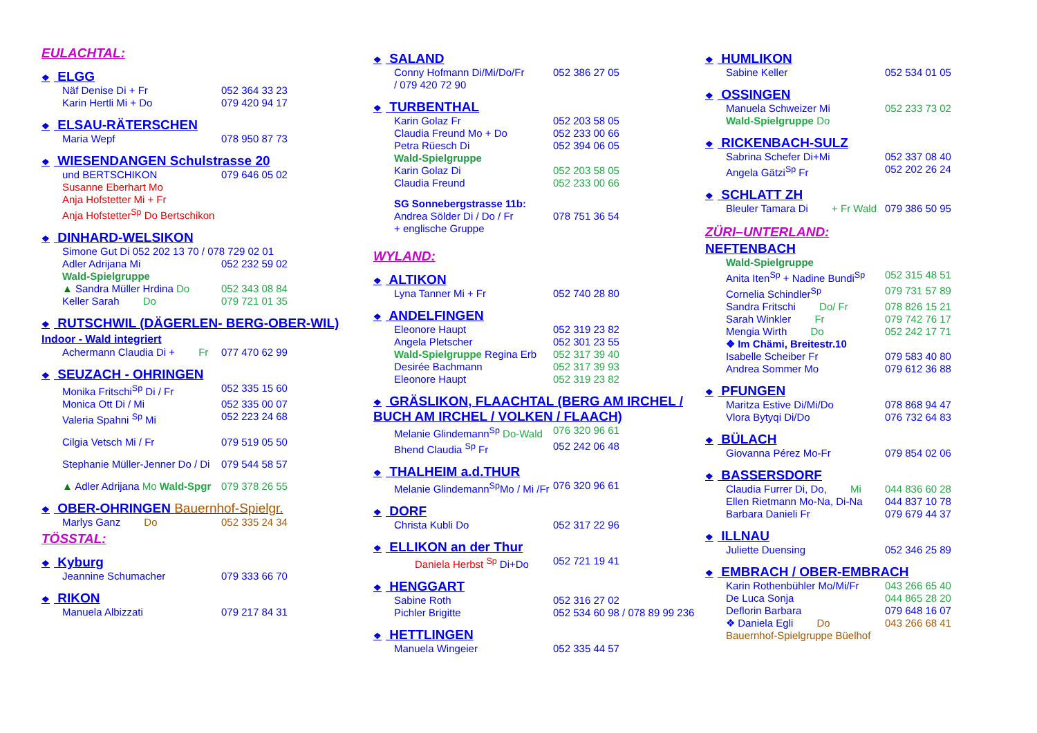EULACHTAL:
❖ ELGG
Näf Denise Di + Fr 052 364 33 23
Karin Hertli Mi + Do 079 420 94 17
❖ ELSAU-RÄTERSCHEN
Maria Wepf 078 950 87 73
❖ WIESENDANGEN Schulstrasse 20
und BERTSCHIKON 079 646 05 02
Susanne Eberhart Mo
Anja Hofstetter Mi + Fr
Anja Hofstetter<sup>Sp</sup> Do Bertschikon
❖ DINHARD-WELSIKON
Simone Gut Di 052 202 13 70 / 078 729 02 01
Adler Adrijana Mi 052 232 59 02
Wald-Spielgruppe
▲ Sandra Müller Hrdina Do 052 343 08 84
Keller Sarah Do 079 721 01 35
❖ RUTSCHWIL (DÄGERLEN- BERG-OBER-WIL) Indoor - Wald integriert
Achermann Claudia Di + Fr 077 470 62 99
❖ SEUZACH - OHRINGEN
Monika Fritschi<sup>Sp</sup> Di / Fr 052 335 15 60
Monica Ott Di / Mi 052 335 00 07
Valeria Spahni <sup>Sp</sup> Mi 052 223 24 68
Cilgia Vetsch Mi / Fr 079 519 05 50
Stephanie Müller-Jenner Do / Di 079 544 58 57
▲ Adler Adrijana Mo Wald-Spgr 079 378 26 55
❖ OBER-OHRINGEN Bauernhof-Spielgr.
Marlys Ganz Do 052 335 24 34
TÖSSTAL:
❖ Kyburg
Jeannine Schumacher 079 333 66 70
❖ RIKON
Manuela Albizzati 079 217 84 31
❖ SALAND
Conny Hofmann Di/Mi/Do/Fr 052 386 27 05
/ 079 420 72 90
❖ TURBENTHAL
Karin Golaz Fr 052 203 58 05
Claudia Freund Mo + Do 052 233 00 66
Petra Rüesch Di 052 394 06 05
Wald-Spielgruppe
Karin Golaz Di 052 203 58 05
Claudia Freund 052 233 00 66
SG Sonnebergstrasse 11b:
Andrea Sölder Di / Do / Fr 078 751 36 54
+ englische Gruppe
WYLAND:
❖ ALTIKON
Lyna Tanner Mi + Fr 052 740 28 80
❖ ANDELFINGEN
Eleonore Haupt 052 319 23 82
Angela Pletscher 052 301 23 55
Wald-Spielgruppe Regina Erb 052 317 39 40
Desirée Bachmann 052 317 39 93
Eleonore Haupt 052 319 23 82
❖ GRÄSLIKON, FLAACHTAL (BERG AM IRCHEL / BUCH AM IRCHEL / VOLKEN / FLAACH)
Melanie Glindemann<sup>Sp</sup> Do-Wald 076 320 96 61
Bhend Claudia <sup>Sp</sup> Fr 052 242 06 48
❖ THALHEIM a.d.THUR
Melanie Glindemann<sup>Sp</sup>Mo / Mi /Fr 076 320 96 61
❖ DORF
Christa Kubli Do 052 317 22 96
❖ ELLIKON an der Thur
Daniela Herbst <sup>Sp</sup> Di+Do 052 721 19 41
❖ HENGGART
Sabine Roth 052 316 27 02
Pichler Brigitte 052 534 60 98 / 078 89 99 236
❖ HETTLINGEN
Manuela Wingeier 052 335 44 57
❖ HUMLIKON
Sabine Keller 052 534 01 05
❖ OSSINGEN
Manuela Schweizer Mi 052 233 73 02
Wald-Spielgruppe Do
❖ RICKENBACH-SULZ
Sabrina Schefer Di+Mi 052 337 08 40
Angela Gätzi<sup>Sp</sup> Fr 052 202 26 24
❖ SCHLATT ZH
Bleuler Tamara Di + Fr Wald 079 386 50 95
ZÜRI–UNTERLAND:
NEFTENBACH
Wald-Spielgruppe
Anita Iten<sup>Sp</sup> + Nadine Bundi<sup>Sp</sup> 052 315 48 51
Cornelia Schindler<sup>Sp</sup> 079 731 57 89
Sandra Fritschi Do/ Fr 078 826 15 21
Sarah Winkler Fr 079 742 76 17
Mengia Wirth Do 052 242 17 71
❖ Im Chämi, Breitestr.10
Isabelle Scheiber Fr 079 583 40 80
Andrea Sommer Mo 079 612 36 88
❖ PFUNGEN
Maritza Estive Di/Mi/Do 078 868 94 47
Vlora Bytyqi Di/Do 076 732 64 83
❖ BÜLACH
Giovanna Pérez Mo-Fr 079 854 02 06
❖ BASSERSDORF
Claudia Furrer Di, Do, Mi 044 836 60 28
Ellen Rietmann Mo-Na, Di-Na 044 837 10 78
Barbara Danieli Fr 079 679 44 37
❖ ILLNAU
Juliette Duensing 052 346 25 89
❖ EMBRACH / OBER-EMBRACH
Karin Rothenbühler Mo/Mi/Fr 043 266 65 40
De Luca Sonja 044 865 28 20
Deflorin Barbara 079 648 16 07
❖ Daniela Egli Do 043 266 68 41
Bauernhof-Spielgruppe Büelhof